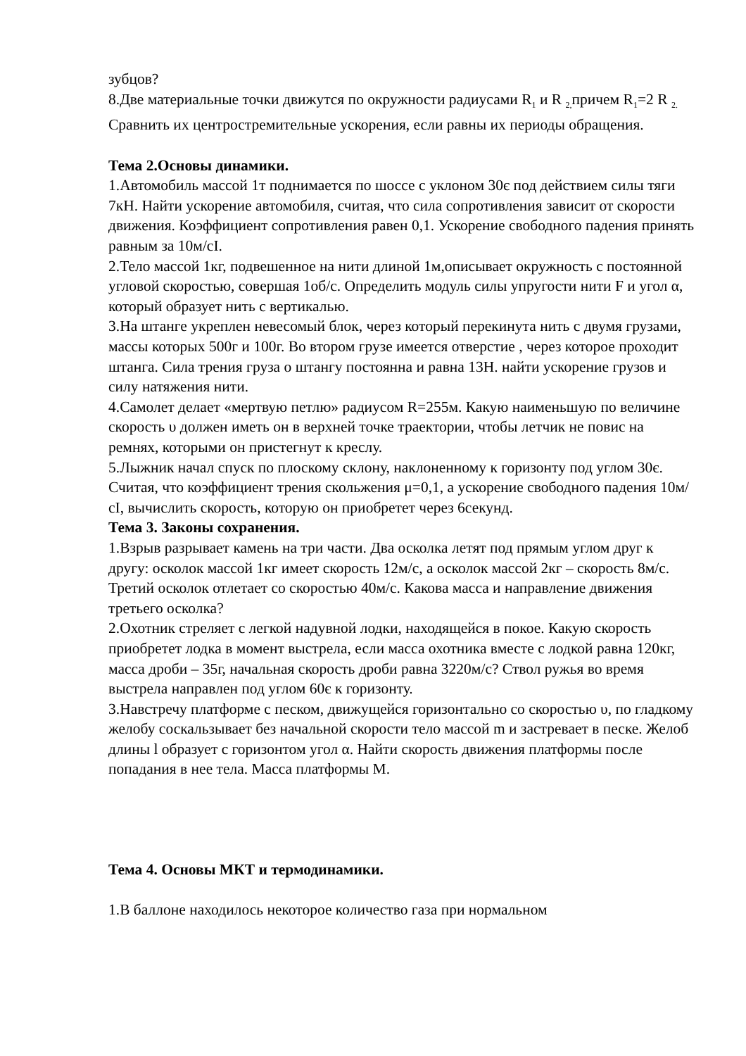зубцов?
8.Две материальные точки движутся по окружности радиусами R<sub>1</sub> и R <sub>2,</sub>причем R<sub>1</sub>=2 R <sub>2.</sub> Сравнить их центростремительные ускорения, если равны их периоды обращения.
Тема 2.Основы динамики.
1.Автомобиль массой 1т поднимается по шоссе с уклоном 30є под действием силы тяги 7кН. Найти ускорение автомобиля, считая, что сила сопротивления зависит от скорости движения. Коэффициент сопротивления равен 0,1. Ускорение свободного падения принять равным за 10м/сІ.
2.Тело массой 1кг, подвешенное на нити длиной 1м,описывает окружность с постоянной угловой скоростью, совершая 1об/с. Определить модуль силы упругости нити F и угол α, который образует нить с вертикалью.
3.На штанге укреплен невесомый блок, через который перекинута нить с двумя грузами, массы которых 500г и 100г. Во втором грузе имеется отверстие , через которое проходит штанга. Сила трения груза о штангу постоянна и равна 13Н. найти ускорение грузов и силу натяжения нити.
4.Самолет делает «мертвую петлю» радиусом R=255м. Какую наименьшую по величине скорость υ должен иметь он в верхней точке траектории, чтобы летчик не повис на ремнях, которыми он пристегнут к креслу.
5.Лыжник начал спуск по плоскому склону, наклоненному к горизонту под углом 30є. Считая, что коэффициент трения скольжения μ=0,1, а ускорение свободного падения 10м/сІ, вычислить скорость, которую он приобретет через 6секунд.
Тема 3. Законы сохранения.
1.Взрыв разрывает камень на три части. Два осколка летят под прямым углом друг к другу: осколок массой 1кг имеет скорость 12м/с, а осколок массой 2кг – скорость 8м/с. Третий осколок отлетает со скоростью 40м/с. Какова масса и направление движения третьего осколка?
2.Охотник стреляет с легкой надувной лодки, находящейся в покое. Какую скорость приобретет лодка в момент выстрела, если масса охотника вместе с лодкой равна 120кг, масса дроби – 35г, начальная скорость дроби равна 3220м/с? Ствол ружья во время выстрела направлен под углом 60є к горизонту.
3.Навстречу платформе с песком, движущейся горизонтально со скоростью υ, по гладкому желобу соскальзывает без начальной скорости тело массой m и застревает в песке. Желоб длины l образует с горизонтом угол α. Найти скорость движения платформы после попадания в нее тела. Масса платформы М.
Тема 4. Основы МКТ и термодинамики.
1.В баллоне находилось некоторое количество газа при нормальном